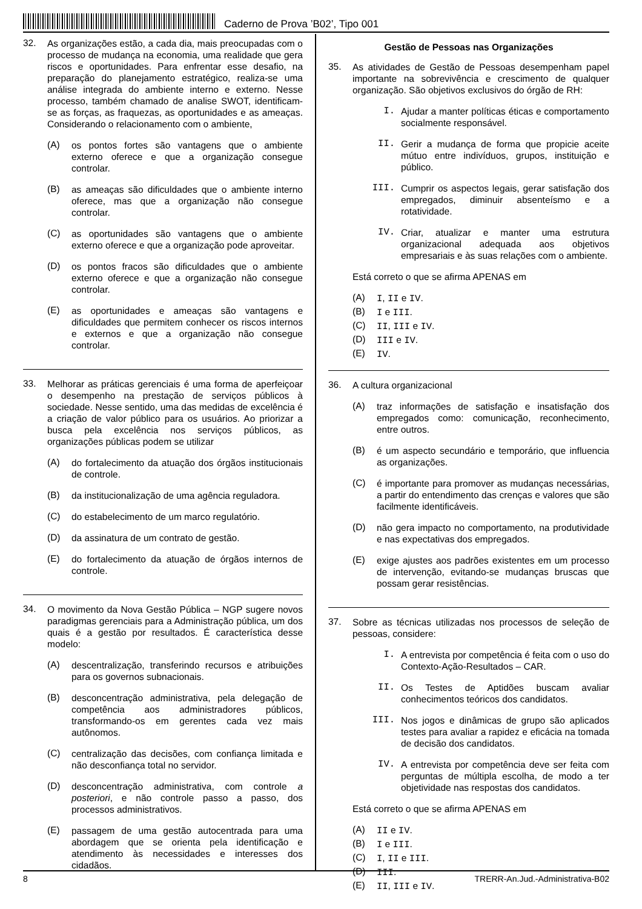Caderno de Prova ’B02’, Tipo 001
32.
As organizações estão, a cada dia, mais preocupadas com o processo de mudança na economia, uma realidade que gera riscos e oportunidades. Para enfrentar esse desafio, na preparação do planejamento estratégico, realiza-se uma análise integrada do ambiente interno e externo. Nesse processo, também chamado de analise SWOT, identificam-se as forças, as fraquezas, as oportunidades e as ameaças. Considerando o relacionamento com o ambiente,
(A)
os pontos fortes são vantagens que o ambiente externo oferece e que a organização consegue controlar.
(B)
as ameaças são dificuldades que o ambiente interno oferece, mas que a organização não consegue controlar.
(C)
as oportunidades são vantagens que o ambiente externo oferece e que a organização pode aproveitar.
(D)
os pontos fracos são dificuldades que o ambiente externo oferece e que a organização não consegue controlar.
(E)
as oportunidades e ameaças são vantagens e dificuldades que permitem conhecer os riscos internos e externos e que a organização não consegue controlar.
33.
Melhorar as práticas gerenciais é uma forma de aperfeiçoar o desempenho na prestação de serviços públicos à sociedade. Nesse sentido, uma das medidas de excelência é a criação de valor público para os usuários. Ao priorizar a busca pela excelência nos serviços públicos, as organizações públicas podem se utilizar
(A)
do fortalecimento da atuação dos órgãos institucionais de controle.
(B)
da institucionalização de uma agência reguladora.
(C)
do estabelecimento de um marco regulatório.
(D)
da assinatura de um contrato de gestão.
(E)
do fortalecimento da atuação de órgãos internos de controle.
34.
O movimento da Nova Gestão Pública – NGP sugere novos paradigmas gerenciais para a Administração pública, um dos quais é a gestão por resultados. É característica desse modelo:
(A)
descentralização, transferindo recursos e atribuições para os governos subnacionais.
(B)
desconcentração administrativa, pela delegação de competência aos administradores públicos, transformando-os em gerentes cada vez mais autônomos.
(C)
centralização das decisões, com confiança limitada e não desconfiança total no servidor.
(D)
desconcentração administrativa, com controle a posteriori, e não controle passo a passo, dos processos administrativos.
(E)
passagem de uma gestão autocentrada para uma abordagem que se orienta pela identificação e atendimento às necessidades e interesses dos cidadãos.
Gestão de Pessoas nas Organizações
35.
As atividades de Gestão de Pessoas desempenham papel importante na sobrevivência e crescimento de qualquer organização. São objetivos exclusivos do órgão de RH:
I.
Ajudar a manter políticas éticas e comportamento socialmente responsável.
II.
Gerir a mudança de forma que propicie aceite mútuo entre indivíduos, grupos, instituição e público.
III.
Cumprir os aspectos legais, gerar satisfação dos empregados, diminuir absenteísmo e a rotatividade.
IV.
Criar, atualizar e manter uma estrutura organizacional adequada aos objetivos empresariais e às suas relações com o ambiente.
Está correto o que se afirma APENAS em
(A)
I, II e IV.
(B)
I e III.
(C)
II, III e IV.
(D)
III e IV.
(E)
IV.
36.
A cultura organizacional
(A)
traz informações de satisfação e insatisfação dos empregados como: comunicação, reconhecimento, entre outros.
(B)
é um aspecto secundário e temporário, que influencia as organizações.
(C)
é importante para promover as mudanças necessárias, a partir do entendimento das crenças e valores que são facilmente identificáveis.
(D)
não gera impacto no comportamento, na produtividade e nas expectativas dos empregados.
(E)
exige ajustes aos padrões existentes em um processo de intervenção, evitando-se mudanças bruscas que possam gerar resistências.
37.
Sobre as técnicas utilizadas nos processos de seleção de pessoas, considere:
I.
A entrevista por competência é feita com o uso do Contexto-Ação-Resultados – CAR.
II.
Os Testes de Aptidões buscam avaliar conhecimentos teóricos dos candidatos.
III.
Nos jogos e dinâmicas de grupo são aplicados testes para avaliar a rapidez e eficácia na tomada de decisão dos candidatos.
IV.
A entrevista por competência deve ser feita com perguntas de múltipla escolha, de modo a ter objetividade nas respostas dos candidatos.
Está correto o que se afirma APENAS em
(A)
II e IV.
(B)
I e III.
(C)
I, II e III.
(D)
III.
(E)
II, III e IV.
8 TRERR-An.Jud.-Administrativa-B02